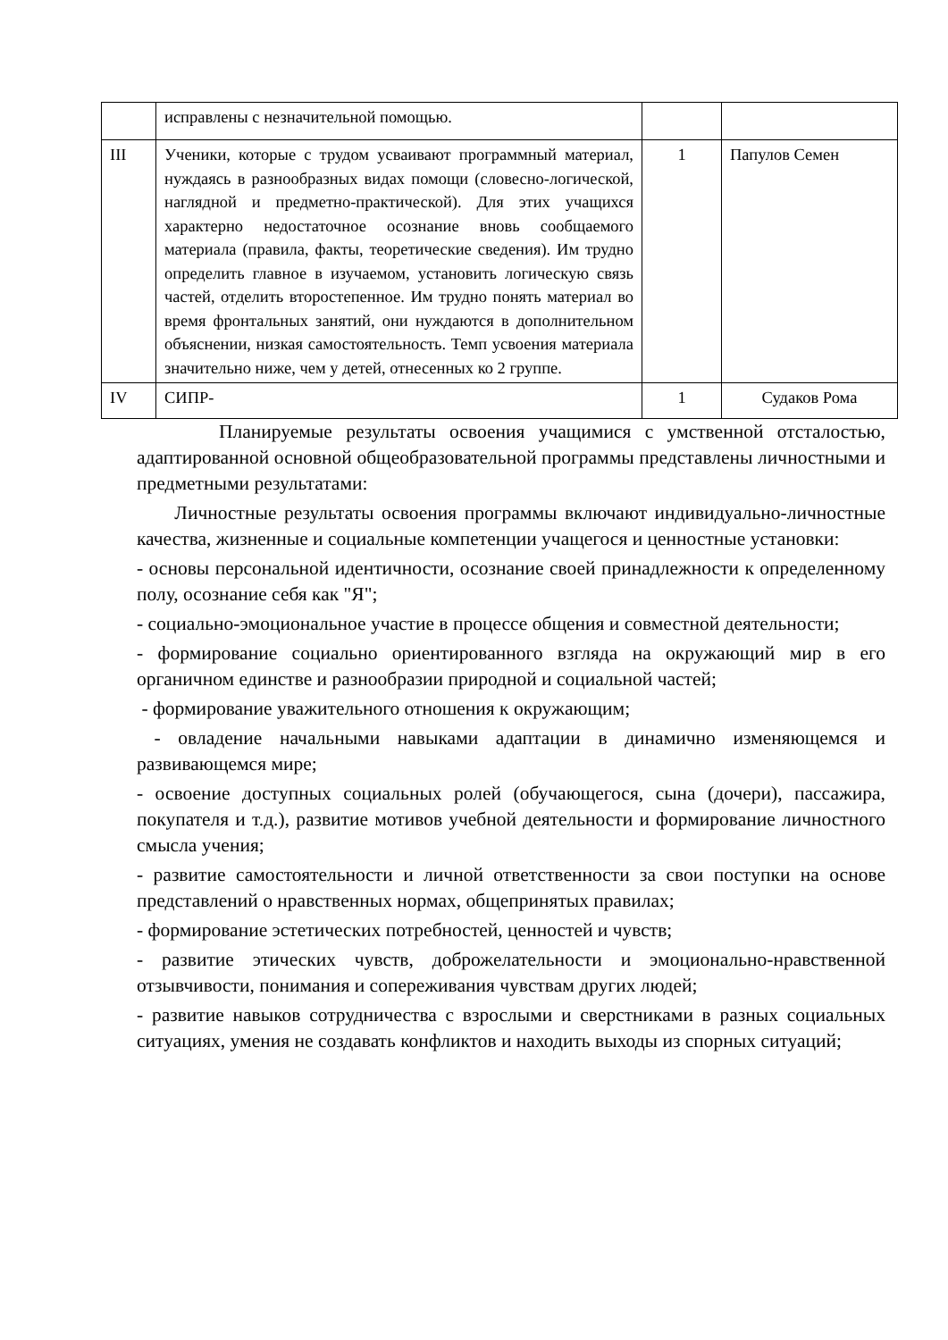| | исправлены с незначительной помощью. | | |
| III | Ученики, которые с трудом усваивают программный материал, нуждаясь в разнообразных видах помощи (словесно-логической, наглядной и предметно-практической). Для этих учащихся характерно недостаточное осознание вновь сообщаемого материала (правила, факты, теоретические сведения). Им трудно определить главное в изучаемом, установить логическую связь частей, отделить второстепенное. Им трудно понять материал во время фронтальных занятий, они нуждаются в дополнительном объяснении, низкая самостоятельность. Темп усвоения материала значительно ниже, чем у детей, отнесенных ко 2 группе. | 1 | Папулов Семен |
| IV | СИПР- | 1 | Судаков Рома |
Планируемые результаты освоения учащимися с умственной отсталостью, адаптированной основной общеобразовательной программы представлены личностными и предметными результатами:
Личностные результаты освоения программы включают индивидуально-личностные качества, жизненные и социальные компетенции учащегося и ценностные установки:
- основы персональной идентичности, осознание своей принадлежности к определенному полу, осознание себя как "Я";
- социально-эмоциональное участие в процессе общения и совместной деятельности;
- формирование социально ориентированного взгляда на окружающий мир в его органичном единстве и разнообразии природной и социальной частей;
- формирование уважительного отношения к окружающим;
- овладение начальными навыками адаптации в динамично изменяющемся и развивающемся мире;
- освоение доступных социальных ролей (обучающегося, сына (дочери), пассажира, покупателя и т.д.), развитие мотивов учебной деятельности и формирование личностного смысла учения;
- развитие самостоятельности и личной ответственности за свои поступки на основе представлений о нравственных нормах, общепринятых правилах;
- формирование эстетических потребностей, ценностей и чувств;
- развитие этических чувств, доброжелательности и эмоционально-нравственной отзывчивости, понимания и сопереживания чувствам других людей;
- развитие навыков сотрудничества с взрослыми и сверстниками в разных социальных ситуациях, умения не создавать конфликтов и находить выходы из спорных ситуаций;